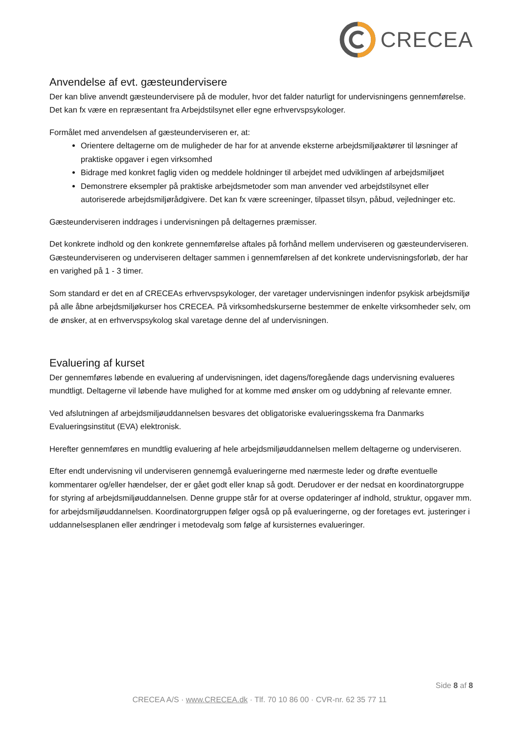CRECEA
Anvendelse af evt. gæsteundervisere
Der kan blive anvendt gæsteundervisere på de moduler, hvor det falder naturligt for undervisningens gennemførelse. Det kan fx være en repræsentant fra Arbejdstilsynet eller egne erhvervspsykologer.
Formålet med anvendelsen af gæsteunderviseren er, at:
Orientere deltagerne om de muligheder de har for at anvende eksterne arbejdsmiljøaktører til løsninger af praktiske opgaver i egen virksomhed
Bidrage med konkret faglig viden og meddele holdninger til arbejdet med udviklingen af arbejdsmiljøet
Demonstrere eksempler på praktiske arbejdsmetoder som man anvender ved arbejdstilsynet eller autoriserede arbejdsmiljørådgivere. Det kan fx være screeninger, tilpasset tilsyn, påbud, vejledninger etc.
Gæsteunderviseren inddrages i undervisningen på deltagernes præmisser.
Det konkrete indhold og den konkrete gennemførelse aftales på forhånd mellem underviseren og gæsteunderviseren. Gæsteunderviseren og underviseren deltager sammen i gennemførelsen af det konkrete undervisningsforløb, der har en varighed på 1 - 3 timer.
Som standard er det en af CRECEAs erhvervspsykologer, der varetager undervisningen indenfor psykisk arbejdsmiljø på alle åbne arbejdsmiljøkurser hos CRECEA. På virksomhedskurserne bestemmer de enkelte virksomheder selv, om de ønsker, at en erhvervspsykolog skal varetage denne del af undervisningen.
Evaluering af kurset
Der gennemføres løbende en evaluering af undervisningen, idet dagens/foregående dags undervisning evalueres mundtligt. Deltagerne vil løbende have mulighed for at komme med ønsker om og uddybning af relevante emner.
Ved afslutningen af arbejdsmiljøuddannelsen besvares det obligatoriske evalueringsskema fra Danmarks Evalueringsinstitut (EVA) elektronisk.
Herefter gennemføres en mundtlig evaluering af hele arbejdsmiljøuddannelsen mellem deltagerne og underviseren.
Efter endt undervisning vil underviseren gennemgå evalueringerne med nærmeste leder og drøfte eventuelle kommentarer og/eller hændelser, der er gået godt eller knap så godt. Derudover er der nedsat en koordinatorgruppe for styring af arbejdsmiljøuddannelsen. Denne gruppe står for at overse opdateringer af indhold, struktur, opgaver mm. for arbejdsmiljøuddannelsen. Koordinatorgruppen følger også op på evalueringerne, og der foretages evt. justeringer i uddannelsesplanen eller ændringer i metodevalg som følge af kursisternes evalueringer.
Side 8 af 8
CRECEA A/S · www.CRECEA.dk · Tlf. 70 10 86 00 · CVR-nr. 62 35 77 11